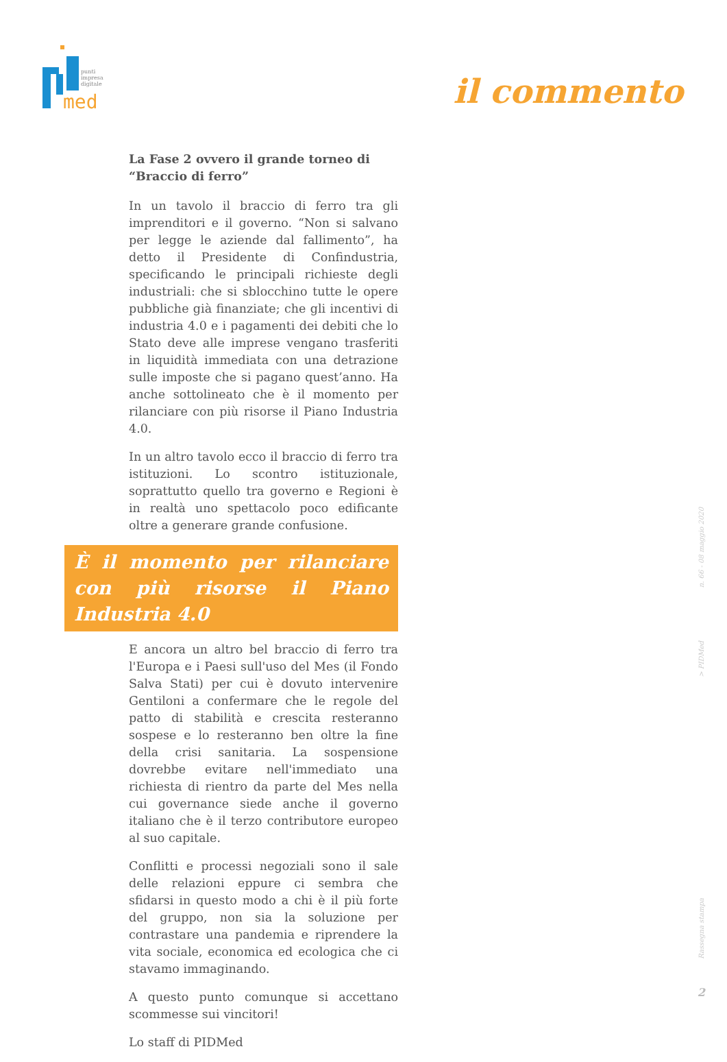punti
impresa
digitale
med
il commento
La Fase 2 ovvero il grande torneo di “Braccio di ferro”
In un tavolo il braccio di ferro tra gli imprenditori e il governo. “Non si salvano per legge le aziende dal fallimento”, ha detto il Presidente di Confindustria, specificando le principali richieste degli industriali: che si sblocchino tutte le opere pubbliche già finanziate; che gli incentivi di industria 4.0 e i pagamenti dei debiti che lo Stato deve alle imprese vengano trasferiti in liquidità immediata con una detrazione sulle imposte che si pagano quest’anno. Ha anche sottolineato che è il momento per rilanciare con più risorse il Piano Industria 4.0.
In un altro tavolo ecco il braccio di ferro tra istituzioni. Lo scontro istituzionale, soprattutto quello tra governo e Regioni è in realtà uno spettacolo poco edificante oltre a generare grande confusione.
È il momento per rilanciare con più risorse il Piano Industria 4.0
E ancora un altro bel braccio di ferro tra l'Europa e i Paesi sull'uso del Mes (il Fondo Salva Stati) per cui è dovuto intervenire Gentiloni a confermare che le regole del patto di stabilità e crescita resteranno sospese e lo resteranno ben oltre la fine della crisi sanitaria. La sospensione dovrebbe evitare nell'immediato una richiesta di rientro da parte del Mes nella cui governance siede anche il governo italiano che è il terzo contributore europeo al suo capitale.
Conflitti e processi negoziali sono il sale delle relazioni eppure ci sembra che sfidarsi in questo modo a chi è il più forte del gruppo, non sia la soluzione per contrastare una pandemia e riprendere la vita sociale, economica ed ecologica che ci stavamo immaginando.
A questo punto comunque si accettano scommesse sui vincitori!
Lo staff di PIDMed
n. 66 - 08 maggio 2020
> PIDMed
Rassegna stampa
2